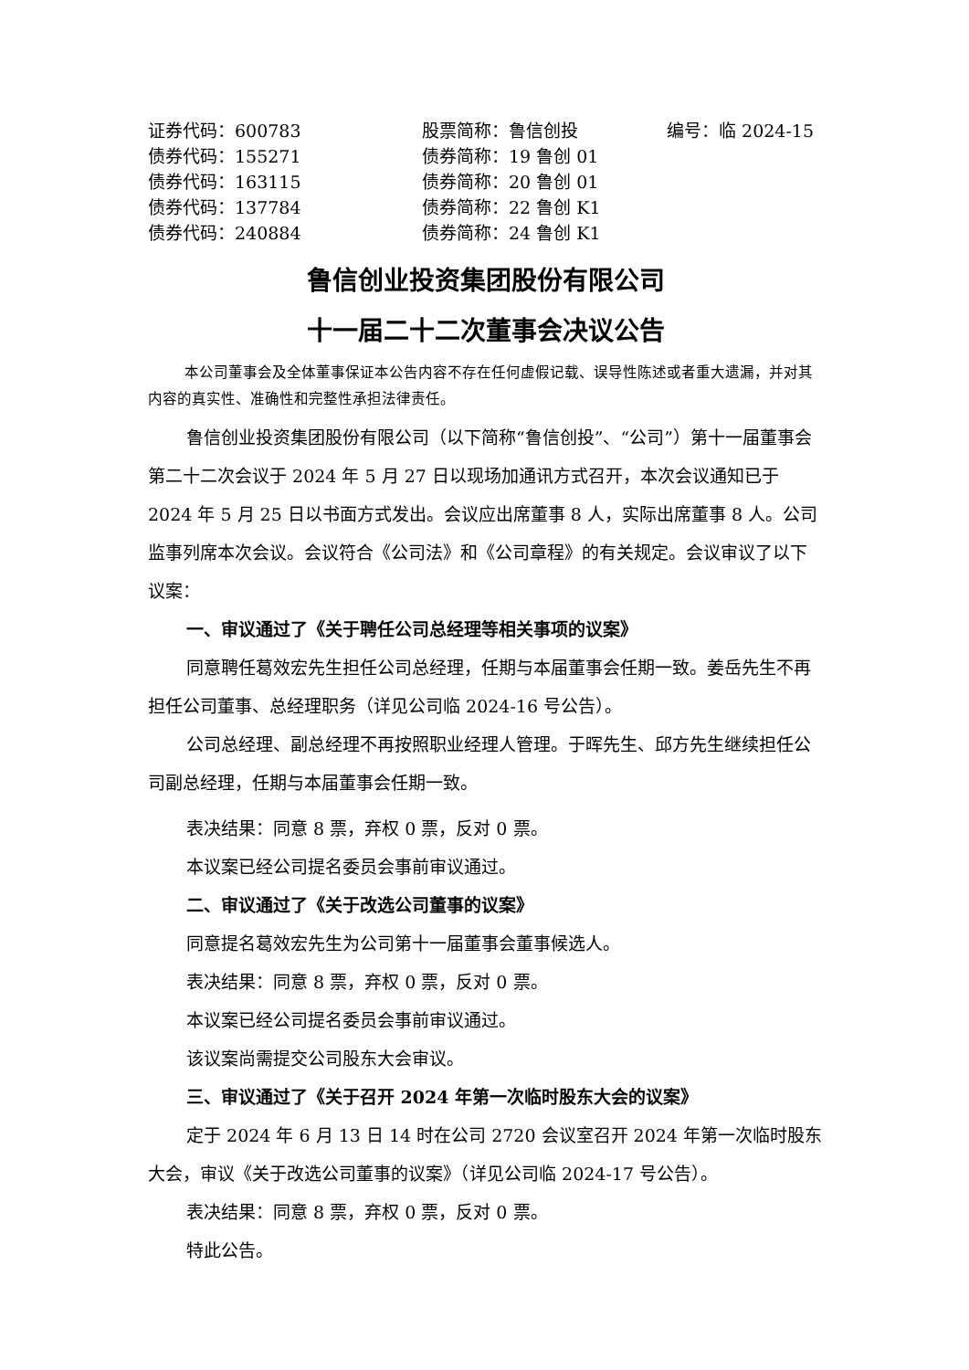| 证券代码：600783 | 股票简称：鲁信创投 | 编号：临 2024-15 |
| 债券代码：155271 | 债券简称：19 鲁创 01 | |
| 债券代码：163115 | 债券简称：20 鲁创 01 | |
| 债券代码：137784 | 债券简称：22 鲁创 K1 | |
| 债券代码：240884 | 债券简称：24 鲁创 K1 | |
鲁信创业投资集团股份有限公司
十一届二十二次董事会决议公告
本公司董事会及全体董事保证本公告内容不存在任何虚假记载、误导性陈述或者重大遗漏，并对其内容的真实性、准确性和完整性承担法律责任。
鲁信创业投资集团股份有限公司（以下简称“鲁信创投”、“公司”）第十一届董事会第二十二次会议于 2024 年 5 月 27 日以现场加通讯方式召开，本次会议通知已于 2024 年 5 月 25 日以书面方式发出。会议应出席董事 8 人，实际出席董事 8 人。公司监事列席本次会议。会议符合《公司法》和《公司章程》的有关规定。会议审议了以下议案：
一、审议通过了《关于聘任公司总经理等相关事项的议案》
同意聘任葛效宏先生担任公司总经理，任期与本届董事会任期一致。姜岳先生不再担任公司董事、总经理职务（详见公司临 2024-16 号公告）。
公司总经理、副总经理不再按照职业经理人管理。于晖先生、邱方先生继续担任公司副总经理，任期与本届董事会任期一致。
表决结果：同意 8 票，弃权 0 票，反对 0 票。
本议案已经公司提名委员会事前审议通过。
二、审议通过了《关于改选公司董事的议案》
同意提名葛效宏先生为公司第十一届董事会董事候选人。
表决结果：同意 8 票，弃权 0 票，反对 0 票。
本议案已经公司提名委员会事前审议通过。
该议案尚需提交公司股东大会审议。
三、审议通过了《关于召开 2024 年第一次临时股东大会的议案》
定于 2024 年 6 月 13 日 14 时在公司 2720 会议室召开 2024 年第一次临时股东大会，审议《关于改选公司董事的议案》（详见公司临 2024-17 号公告）。
表决结果：同意 8 票，弃权 0 票，反对 0 票。
特此公告。